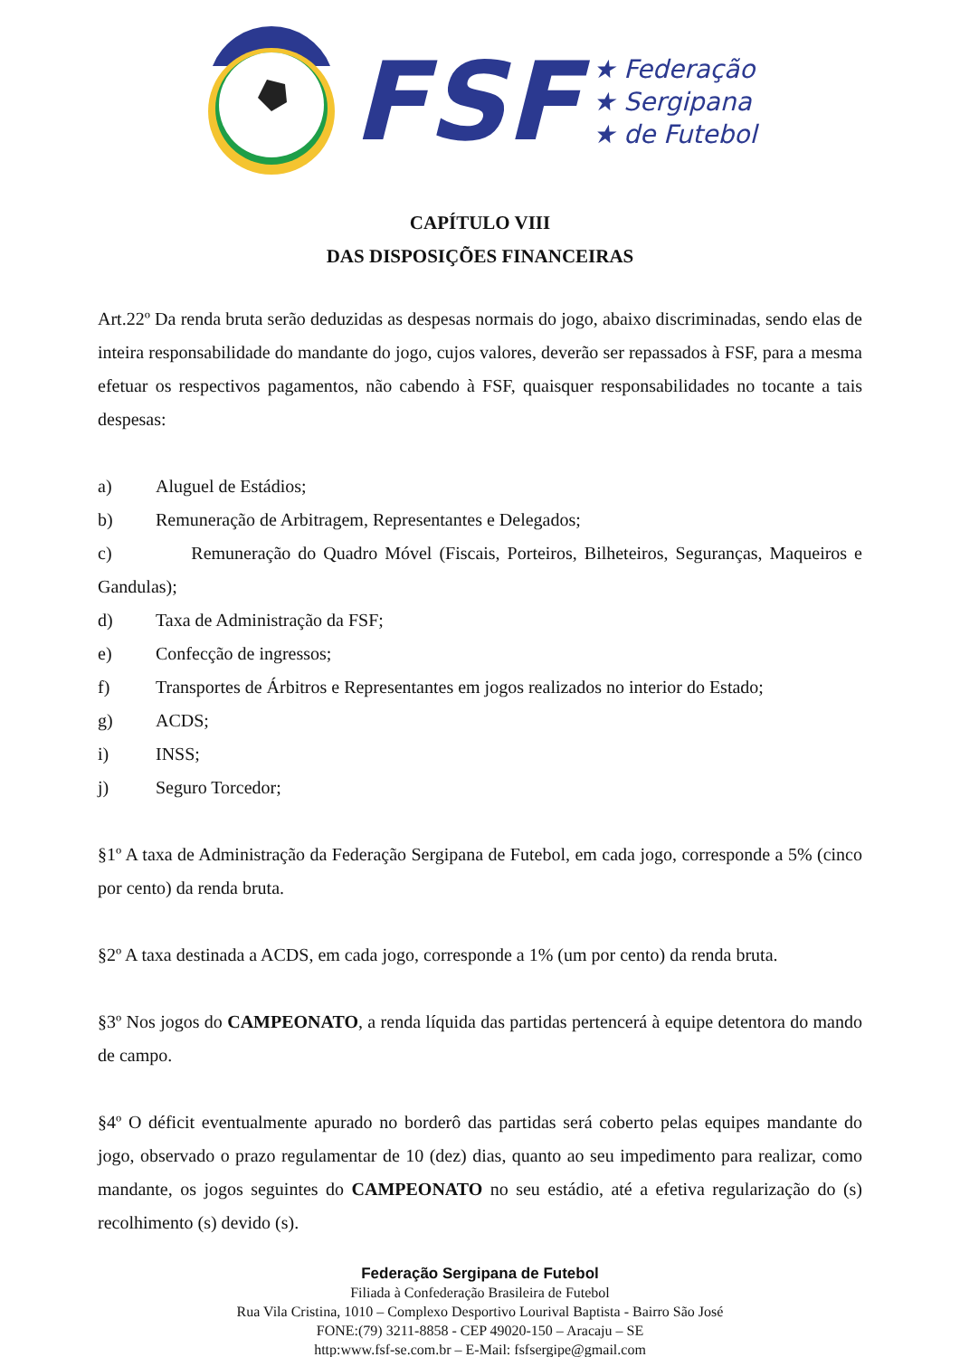FSF
★ Federação
★ Sergipana
★ de Futebol
CAPÍTULO VIII
DAS DISPOSIÇÕES FINANCEIRAS
Art.22º Da renda bruta serão deduzidas as despesas normais do jogo, abaixo discriminadas, sendo elas de inteira responsabilidade do mandante do jogo, cujos valores, deverão ser repassados à FSF, para a mesma efetuar os respectivos pagamentos, não cabendo à FSF, quaisquer responsabilidades no tocante a tais despesas:
a) Aluguel de Estádios;
b) Remuneração de Arbitragem, Representantes e Delegados;
c) Remuneração do Quadro Móvel (Fiscais, Porteiros, Bilheteiros, Seguranças, Maqueiros e Gandulas);
d) Taxa de Administração da FSF;
e) Confecção de ingressos;
f) Transportes de Árbitros e Representantes em jogos realizados no interior do Estado;
g) ACDS;
i) INSS;
j) Seguro Torcedor;
§1º A taxa de Administração da Federação Sergipana de Futebol, em cada jogo, corresponde a 5% (cinco por cento) da renda bruta.
§2º A taxa destinada a ACDS, em cada jogo, corresponde a 1% (um por cento) da renda bruta.
§3º Nos jogos do CAMPEONATO, a renda líquida das partidas pertencerá à equipe detentora do mando de campo.
§4º O déficit eventualmente apurado no borderô das partidas será coberto pelas equipes mandante do jogo, observado o prazo regulamentar de 10 (dez) dias, quanto ao seu impedimento para realizar, como mandante, os jogos seguintes do CAMPEONATO no seu estádio, até a efetiva regularização do (s) recolhimento (s) devido (s).
Federação Sergipana de Futebol
Filiada à Confederação Brasileira de Futebol
Rua Vila Cristina, 1010 – Complexo Desportivo Lourival Baptista - Bairro São José
FONE:(79) 3211-8858 - CEP 49020-150 – Aracaju – SE
http:www.fsf-se.com.br – E-Mail: fsfsergipe@gmail.com